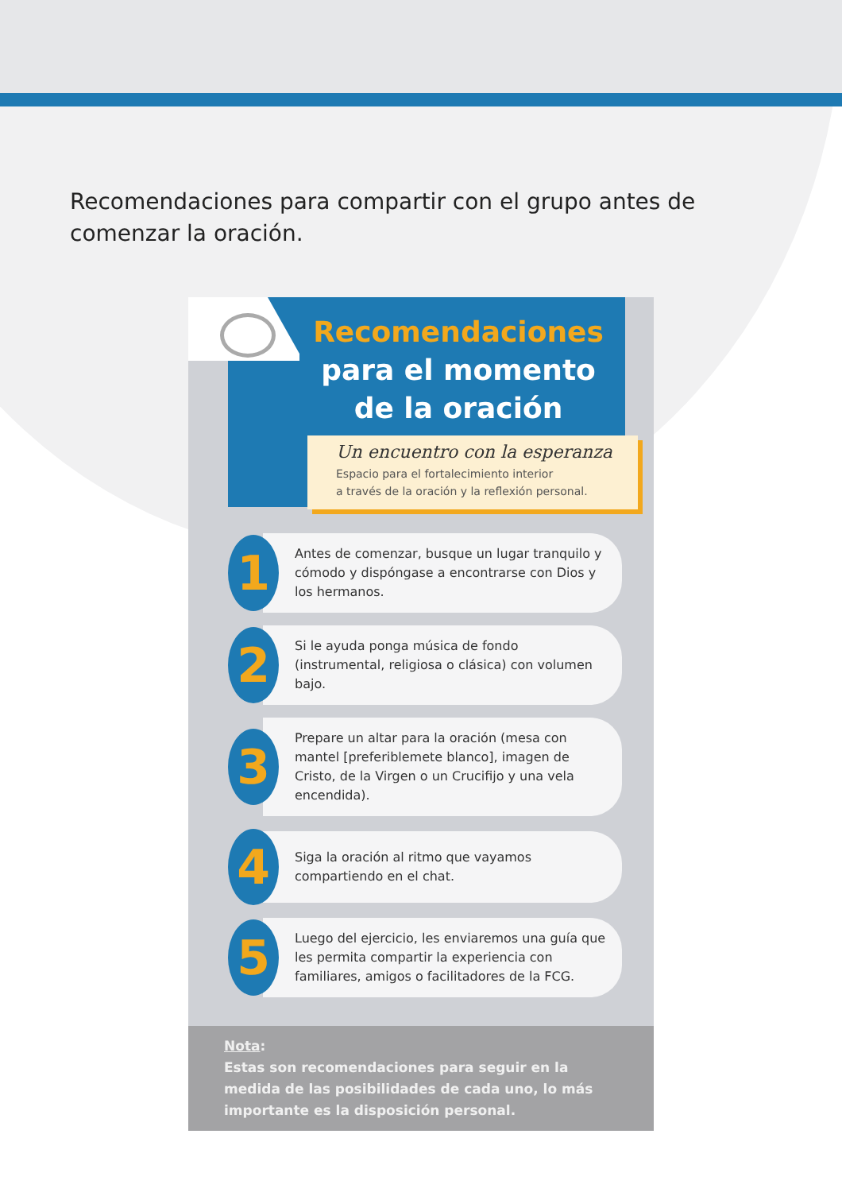Recomendaciones para compartir con el grupo antes de comenzar la oración.
Recomendaciones
para el momento
de la oración
Un encuentro con la esperanza
Espacio para el fortalecimiento interior
a través de la oración y la reflexión personal.
1
Antes de comenzar, busque un lugar tranquilo y cómodo y dispóngase a encontrarse con Dios y los hermanos.
2
Si le ayuda ponga música de fondo (instrumental, religiosa o clásica) con volumen bajo.
3
Prepare un altar para la oración (mesa con mantel [preferiblemete blanco], imagen de Cristo, de la Virgen o un Crucifijo y una vela encendida).
4
Siga la oración al ritmo que vayamos compartiendo en el chat.
5
Luego del ejercicio, les enviaremos una guía que les permita compartir la experiencia con familiares, amigos o facilitadores de la FCG.
Nota:
Estas son recomendaciones para seguir en la medida de las posibilidades de cada uno, lo más importante es la disposición personal.